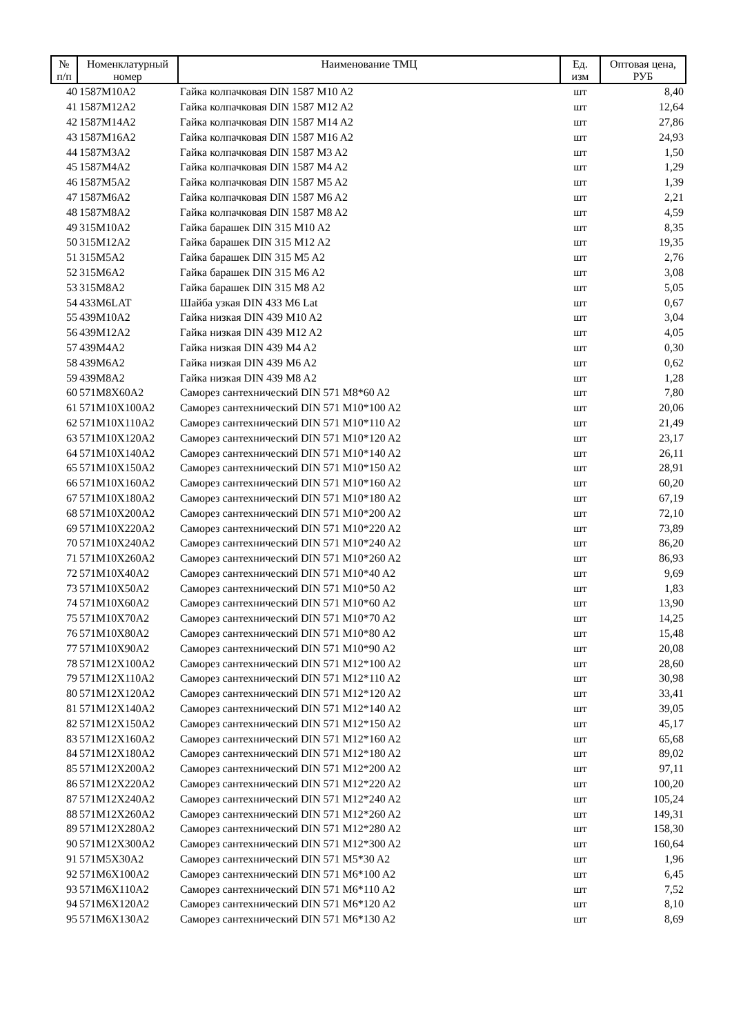| № п/п | Номенклатурный номер | Наименование ТМЦ | Ед. изм | Оптовая цена, РУБ |
| --- | --- | --- | --- | --- |
| 40 | 1587M10A2 | Гайка колпачковая DIN 1587 M10 A2 | шт | 8,40 |
| 41 | 1587M12A2 | Гайка колпачковая DIN 1587 M12 A2 | шт | 12,64 |
| 42 | 1587M14A2 | Гайка колпачковая DIN 1587 M14 A2 | шт | 27,86 |
| 43 | 1587M16A2 | Гайка колпачковая DIN 1587 M16 A2 | шт | 24,93 |
| 44 | 1587M3A2 | Гайка колпачковая DIN 1587 M3 A2 | шт | 1,50 |
| 45 | 1587M4A2 | Гайка колпачковая DIN 1587 M4 A2 | шт | 1,29 |
| 46 | 1587M5A2 | Гайка колпачковая DIN 1587 M5 A2 | шт | 1,39 |
| 47 | 1587M6A2 | Гайка колпачковая DIN 1587 M6 A2 | шт | 2,21 |
| 48 | 1587M8A2 | Гайка колпачковая DIN 1587 M8 A2 | шт | 4,59 |
| 49 | 315M10A2 | Гайка барашек DIN 315 M10 A2 | шт | 8,35 |
| 50 | 315M12A2 | Гайка барашек DIN 315 M12 A2 | шт | 19,35 |
| 51 | 315M5A2 | Гайка барашек DIN 315 M5 A2 | шт | 2,76 |
| 52 | 315M6A2 | Гайка барашек DIN 315 M6 A2 | шт | 3,08 |
| 53 | 315M8A2 | Гайка барашек DIN 315 M8 A2 | шт | 5,05 |
| 54 | 433M6LAT | Шайба узкая DIN 433 M6 Lat | шт | 0,67 |
| 55 | 439M10A2 | Гайка низкая DIN 439 M10 A2 | шт | 3,04 |
| 56 | 439M12A2 | Гайка низкая DIN 439 M12 A2 | шт | 4,05 |
| 57 | 439M4A2 | Гайка низкая DIN 439 M4 A2 | шт | 0,30 |
| 58 | 439M6A2 | Гайка низкая DIN 439 M6 A2 | шт | 0,62 |
| 59 | 439M8A2 | Гайка низкая DIN 439 M8 A2 | шт | 1,28 |
| 60 | 571M8X60A2 | Саморез сантехнический DIN 571 M8*60 A2 | шт | 7,80 |
| 61 | 571M10X100A2 | Саморез сантехнический DIN 571 M10*100 A2 | шт | 20,06 |
| 62 | 571M10X110A2 | Саморез сантехнический DIN 571 M10*110 A2 | шт | 21,49 |
| 63 | 571M10X120A2 | Саморез сантехнический DIN 571 M10*120 A2 | шт | 23,17 |
| 64 | 571M10X140A2 | Саморез сантехнический DIN 571 M10*140 A2 | шт | 26,11 |
| 65 | 571M10X150A2 | Саморез сантехнический DIN 571 M10*150 A2 | шт | 28,91 |
| 66 | 571M10X160A2 | Саморез сантехнический DIN 571 M10*160 A2 | шт | 60,20 |
| 67 | 571M10X180A2 | Саморез сантехнический DIN 571 M10*180 A2 | шт | 67,19 |
| 68 | 571M10X200A2 | Саморез сантехнический DIN 571 M10*200 A2 | шт | 72,10 |
| 69 | 571M10X220A2 | Саморез сантехнический DIN 571 M10*220 A2 | шт | 73,89 |
| 70 | 571M10X240A2 | Саморез сантехнический DIN 571 M10*240 A2 | шт | 86,20 |
| 71 | 571M10X260A2 | Саморез сантехнический DIN 571 M10*260 A2 | шт | 86,93 |
| 72 | 571M10X40A2 | Саморез сантехнический DIN 571 M10*40 A2 | шт | 9,69 |
| 73 | 571M10X50A2 | Саморез сантехнический DIN 571 M10*50 A2 | шт | 1,83 |
| 74 | 571M10X60A2 | Саморез сантехнический DIN 571 M10*60 A2 | шт | 13,90 |
| 75 | 571M10X70A2 | Саморез сантехнический DIN 571 M10*70 A2 | шт | 14,25 |
| 76 | 571M10X80A2 | Саморез сантехнический DIN 571 M10*80 A2 | шт | 15,48 |
| 77 | 571M10X90A2 | Саморез сантехнический DIN 571 M10*90 A2 | шт | 20,08 |
| 78 | 571M12X100A2 | Саморез сантехнический DIN 571 M12*100 A2 | шт | 28,60 |
| 79 | 571M12X110A2 | Саморез сантехнический DIN 571 M12*110 A2 | шт | 30,98 |
| 80 | 571M12X120A2 | Саморез сантехнический DIN 571 M12*120 A2 | шт | 33,41 |
| 81 | 571M12X140A2 | Саморез сантехнический DIN 571 M12*140 A2 | шт | 39,05 |
| 82 | 571M12X150A2 | Саморез сантехнический DIN 571 M12*150 A2 | шт | 45,17 |
| 83 | 571M12X160A2 | Саморез сантехнический DIN 571 M12*160 A2 | шт | 65,68 |
| 84 | 571M12X180A2 | Саморез сантехнический DIN 571 M12*180 A2 | шт | 89,02 |
| 85 | 571M12X200A2 | Саморез сантехнический DIN 571 M12*200 A2 | шт | 97,11 |
| 86 | 571M12X220A2 | Саморез сантехнический DIN 571 M12*220 A2 | шт | 100,20 |
| 87 | 571M12X240A2 | Саморез сантехнический DIN 571 M12*240 A2 | шт | 105,24 |
| 88 | 571M12X260A2 | Саморез сантехнический DIN 571 M12*260 A2 | шт | 149,31 |
| 89 | 571M12X280A2 | Саморез сантехнический DIN 571 M12*280 A2 | шт | 158,30 |
| 90 | 571M12X300A2 | Саморез сантехнический DIN 571 M12*300 A2 | шт | 160,64 |
| 91 | 571M5X30A2 | Саморез сантехнический DIN 571 M5*30 A2 | шт | 1,96 |
| 92 | 571M6X100A2 | Саморез сантехнический DIN 571 M6*100 A2 | шт | 6,45 |
| 93 | 571M6X110A2 | Саморез сантехнический DIN 571 M6*110 A2 | шт | 7,52 |
| 94 | 571M6X120A2 | Саморез сантехнический DIN 571 M6*120 A2 | шт | 8,10 |
| 95 | 571M6X130A2 | Саморез сантехнический DIN 571 M6*130 A2 | шт | 8,69 |